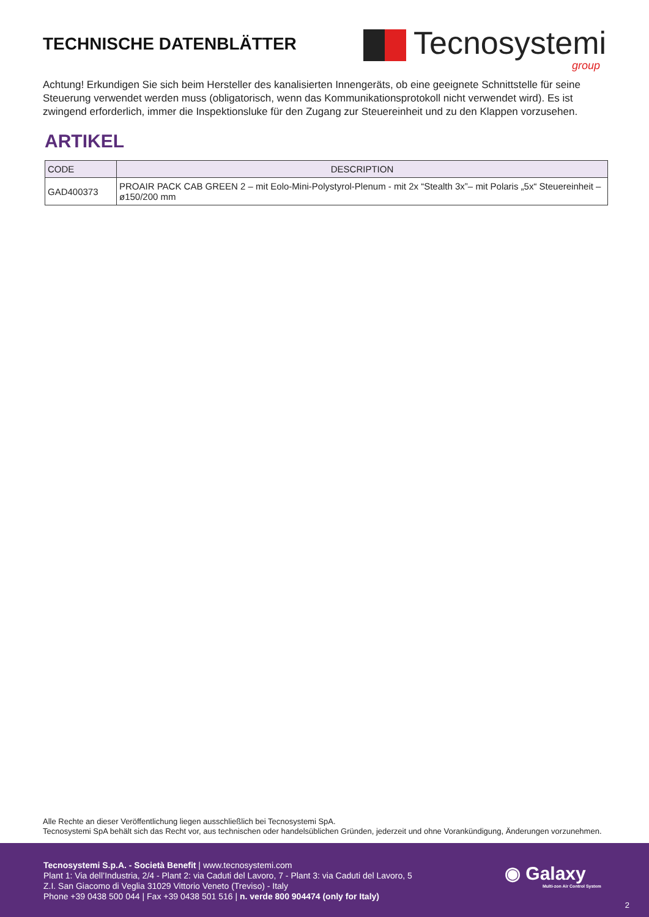TECHNISCHE DATENBLÄTTER
Tecnosystemi
group
Achtung! Erkundigen Sie sich beim Hersteller des kanalisierten Innengeräts, ob eine geeignete Schnittstelle für seine Steuerung verwendet werden muss (obligatorisch, wenn das Kommunikationsprotokoll nicht verwendet wird). Es ist zwingend erforderlich, immer die Inspektionsluke für den Zugang zur Steuereinheit und zu den Klappen vorzusehen.
ARTIKEL
| CODE | DESCRIPTION |
| --- | --- |
| GAD400373 | PROAIR PACK CAB GREEN 2 – mit Eolo-Mini-Polystyrol-Plenum - mit 2x “Stealth 3x”– mit Polaris „5x“ Steuereinheit – ø150/200 mm |
Alle Rechte an dieser Veröffentlichung liegen ausschließlich bei Tecnosystemi SpA.
Tecnosystemi SpA behält sich das Recht vor, aus technischen oder handelsüblichen Gründen, jederzeit und ohne Vorankündigung, Änderungen vorzunehmen.
Tecnosystemi S.p.A. - Società Benefit | www.tecnosystemi.com
Plant 1: Via dell’Industria, 2/4 - Plant 2: via Caduti del Lavoro, 7 - Plant 3: via Caduti del Lavoro, 5
Z.I. San Giacomo di Veglia 31029 Vittorio Veneto (Treviso) - Italy
Phone +39 0438 500 044 | Fax +39 0438 501 516 | n. verde 800 904474 (only for Italy)
◉ Galaxy
Multi-zon Air Control System
2